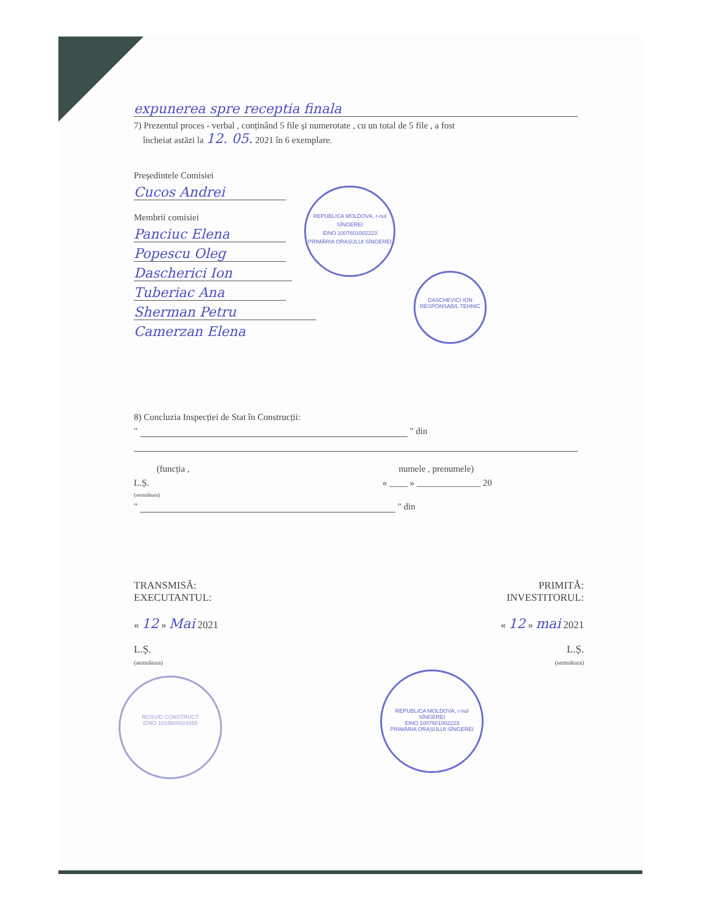expunerea spre receptia finala
7) Prezentul proces - verbal , conținând 5 file și numerotate , cu un total de 5 file , a fost
încheiat astăzi la 12. 05. 2021 în 6 exemplare.
Președintele Comisiei
Cucos Andrei
Membrii comisiei
Panciuc Elena
Popescu Oleg
Dascherici Ion
Tuberiac Ana
Sherman Petru
Camerzan Elena
8) Concluzia Inspecției de Stat în Construcții:
" " din
(funcția , numele , prenumele)
L.Ș. « ____ » ______________ 20
(semnătura)
" " din
TRANSMISĂ:
EXECUTANTUL:
« 12 » Mai 2021
L.Ș.
(semnătura)
PRIMITĂ:
INVESTITORUL:
« 12 » mai 2021
L.Ș.
(semnătura)
REPUBLICA MOLDOVA, r-nul SÎNGEREI
IDNO 1007601002223
PRIMĂRIA ORAȘULUI SÎNGEREI
DASCHEVICI ION
RESPONSABIL TEHNIC
ROSVID CONSTRUCT
IDNO 1015600024855
REPUBLICA MOLDOVA, r-nul SÎNGEREI
IDNO 1007601002223
PRIMĂRIA ORAȘULUI SÎNGEREI